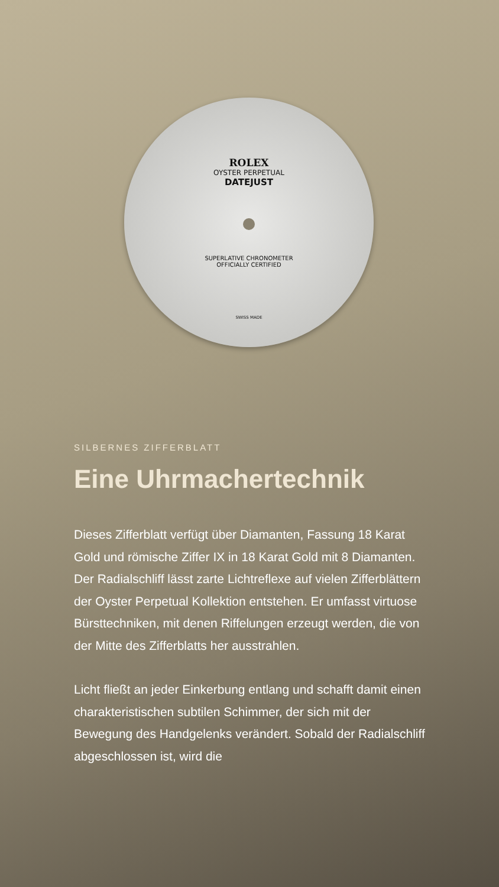ROLEX
OYSTER PERPETUAL
DATEJUST
SUPERLATIVE CHRONOMETER
OFFICIALLY CERTIFIED
SWISS MADE
SILBERNES ZIFFERBLATT
Eine Uhrmachertechnik
Dieses Zifferblatt verfügt über Diamanten, Fassung 18 Karat Gold und römische Ziffer IX in 18 Karat Gold mit 8 Diamanten. Der Radialschliff lässt zarte Lichtreflexe auf vielen Zifferblättern der Oyster Perpetual Kollektion entstehen. Er umfasst virtuose Bürsttechniken, mit denen Riffelungen erzeugt werden, die von der Mitte des Zifferblatts her ausstrahlen.
Licht fließt an jeder Einkerbung entlang und schafft damit einen charakteristischen subtilen Schimmer, der sich mit der Bewegung des Handgelenks verändert. Sobald der Radialschliff abgeschlossen ist, wird die